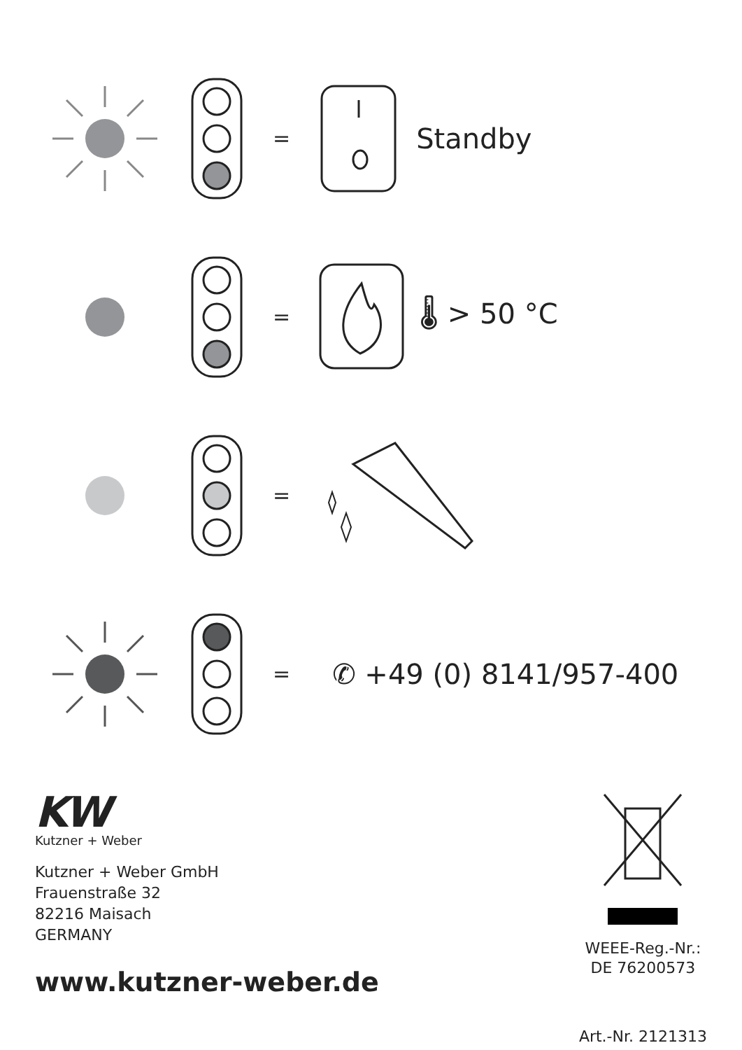= Standby
= 🌡 > 50 °C
=
= ✆ +49 (0) 8141/957-400
KW
Kutzner + Weber
Kutzner + Weber GmbH
Frauenstraße 32
82216 Maisach
GERMANY
www.kutzner-weber.de
WEEE-Reg.-Nr.:
DE 76200573
Art.-Nr. 2121313